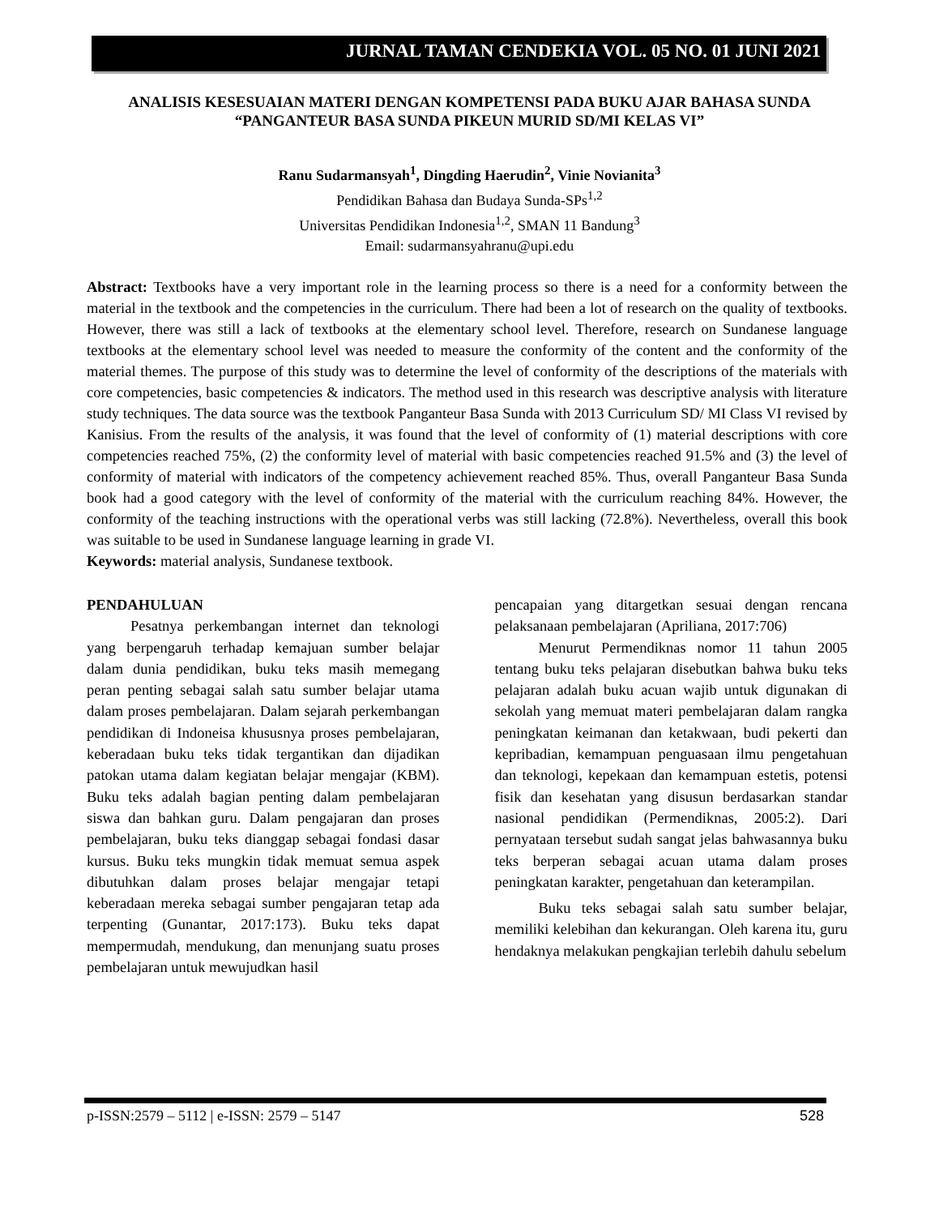JURNAL TAMAN CENDEKIA VOL. 05 NO. 01 JUNI 2021
ANALISIS KESESUAIAN MATERI DENGAN KOMPETENSI PADA BUKU AJAR BAHASA SUNDA “PANGANTEUR BASA SUNDA PIKEUN MURID SD/MI KELAS VI”
Ranu Sudarmansyah<sup>1</sup>, Dingding Haerudin<sup>2</sup>, Vinie Novianita<sup>3</sup>
Pendidikan Bahasa dan Budaya Sunda-SPs<sup>1,2</sup>
Universitas Pendidikan Indonesia<sup>1,2</sup>, SMAN 11 Bandung<sup>3</sup>
Email: sudarmansyahranu@upi.edu
Abstract: Textbooks have a very important role in the learning process so there is a need for a conformity between the material in the textbook and the competencies in the curriculum. There had been a lot of research on the quality of textbooks. However, there was still a lack of textbooks at the elementary school level. Therefore, research on Sundanese language textbooks at the elementary school level was needed to measure the conformity of the content and the conformity of the material themes. The purpose of this study was to determine the level of conformity of the descriptions of the materials with core competencies, basic competencies & indicators. The method used in this research was descriptive analysis with literature study techniques. The data source was the textbook Panganteur Basa Sunda with 2013 Curriculum SD/ MI Class VI revised by Kanisius. From the results of the analysis, it was found that the level of conformity of (1) material descriptions with core competencies reached 75%, (2) the conformity level of material with basic competencies reached 91.5% and (3) the level of conformity of material with indicators of the competency achievement reached 85%. Thus, overall Panganteur Basa Sunda book had a good category with the level of conformity of the material with the curriculum reaching 84%. However, the conformity of the teaching instructions with the operational verbs was still lacking (72.8%). Nevertheless, overall this book was suitable to be used in Sundanese language learning in grade VI.
Keywords: material analysis, Sundanese textbook.
PENDAHULUAN
Pesatnya perkembangan internet dan teknologi yang berpengaruh terhadap kemajuan sumber belajar dalam dunia pendidikan, buku teks masih memegang peran penting sebagai salah satu sumber belajar utama dalam proses pembelajaran. Dalam sejarah perkembangan pendidikan di Indoneisa khususnya proses pembelajaran, keberadaan buku teks tidak tergantikan dan dijadikan patokan utama dalam kegiatan belajar mengajar (KBM). Buku teks adalah bagian penting dalam pembelajaran siswa dan bahkan guru. Dalam pengajaran dan proses pembelajaran, buku teks dianggap sebagai fondasi dasar kursus. Buku teks mungkin tidak memuat semua aspek dibutuhkan dalam proses belajar mengajar tetapi keberadaan mereka sebagai sumber pengajaran tetap ada terpenting (Gunantar, 2017:173). Buku teks dapat mempermudah, mendukung, dan menunjang suatu proses pembelajaran untuk mewujudkan hasil
pencapaian yang ditargetkan sesuai dengan rencana pelaksanaan pembelajaran (Apriliana, 2017:706)
Menurut Permendiknas nomor 11 tahun 2005 tentang buku teks pelajaran disebutkan bahwa buku teks pelajaran adalah buku acuan wajib untuk digunakan di sekolah yang memuat materi pembelajaran dalam rangka peningkatan keimanan dan ketakwaan, budi pekerti dan kepribadian, kemampuan penguasaan ilmu pengetahuan dan teknologi, kepekaan dan kemampuan estetis, potensi fisik dan kesehatan yang disusun berdasarkan standar nasional pendidikan (Permendiknas, 2005:2). Dari pernyataan tersebut sudah sangat jelas bahwasannya buku teks berperan sebagai acuan utama dalam proses peningkatan karakter, pengetahuan dan keterampilan.
Buku teks sebagai salah satu sumber belajar, memiliki kelebihan dan kekurangan. Oleh karena itu, guru hendaknya melakukan pengkajian terlebih dahulu sebelum
p-ISSN:2579 – 5112 | e-ISSN: 2579 – 5147 528